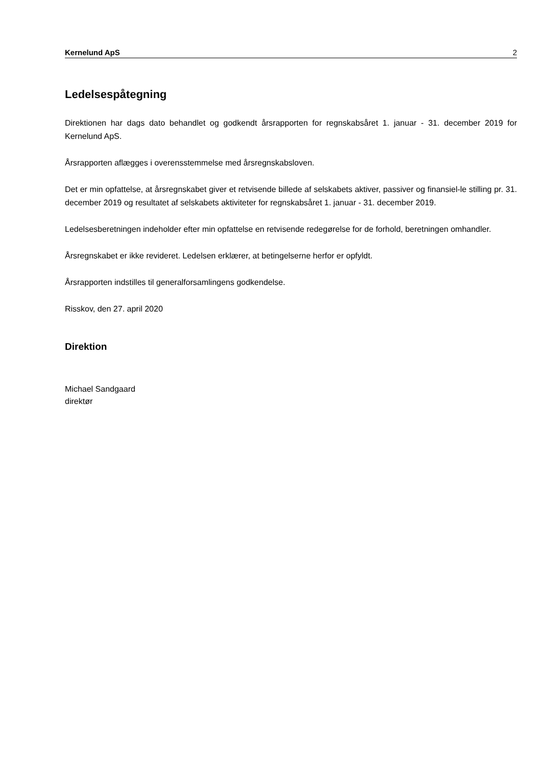Kernelund ApS 2
Ledelsespåtegning
Direktionen har dags dato behandlet og godkendt årsrapporten for regnskabsåret 1. januar - 31. december 2019 for Kernelund ApS.
Årsrapporten aflægges i overensstemmelse med årsregnskabsloven.
Det er min opfattelse, at årsregnskabet giver et retvisende billede af selskabets aktiver, passiver og finansiel-le stilling pr. 31. december 2019 og resultatet af selskabets aktiviteter for regnskabsåret 1. januar - 31. december 2019.
Ledelsesberetningen indeholder efter min opfattelse en retvisende redegørelse for de forhold, beretningen omhandler.
Årsregnskabet er ikke revideret. Ledelsen erklærer, at betingelserne herfor er opfyldt.
Årsrapporten indstilles til generalforsamlingens godkendelse.
Risskov, den 27. april 2020
Direktion
Michael Sandgaard
direktør